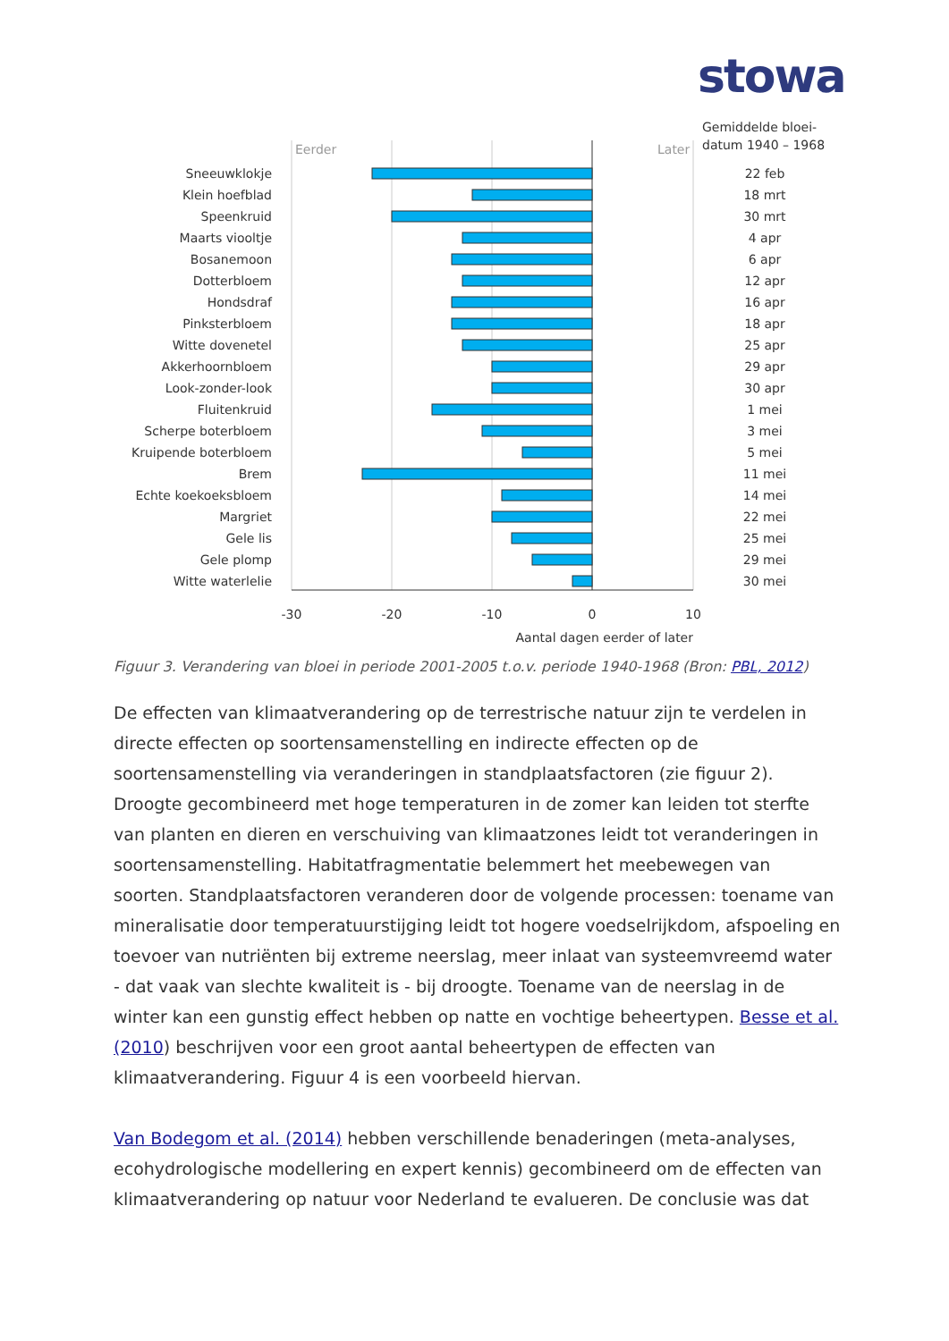stowa
Gemiddelde bloei-
datum 1940 – 1968
Eerder
Later
Sneeuwklokje
Klein hoefblad
Speenkruid
Maarts viooltje
Bosanemoon
Dotterbloem
Hondsdraf
Pinksterbloem
Witte dovenetel
Akkerhoornbloem
Look-zonder-look
Fluitenkruid
Scherpe boterbloem
Kruipende boterbloem
Brem
Echte koekoeksbloem
Margriet
Gele lis
Gele plomp
Witte waterlelie
22 feb
18 mrt
30 mrt
4 apr
6 apr
12 apr
16 apr
18 apr
25 apr
29 apr
30 apr
1 mei
3 mei
5 mei
11 mei
14 mei
22 mei
25 mei
29 mei
30 mei
-30
-20
-10
0
10
Aantal dagen eerder of later
Figuur 3. Verandering van bloei in periode 2001-2005 t.o.v. periode 1940-1968 (Bron: PBL, 2012)
De effecten van klimaatverandering op de terrestrische natuur zijn te verdelen in directe effecten op soortensamenstelling en indirecte effecten op de soortensamenstelling via veranderingen in standplaatsfactoren (zie figuur 2). Droogte gecombineerd met hoge temperaturen in de zomer kan leiden tot sterfte van planten en dieren en verschuiving van klimaatzones leidt tot veranderingen in soortensamenstelling. Habitatfragmentatie belemmert het meebewegen van soorten. Standplaatsfactoren veranderen door de volgende processen: toename van mineralisatie door temperatuurstijging leidt tot hogere voedselrijkdom, afspoeling en toevoer van nutriënten bij extreme neerslag, meer inlaat van systeemvreemd water - dat vaak van slechte kwaliteit is - bij droogte. Toename van de neerslag in de winter kan een gunstig effect hebben op natte en vochtige beheertypen. Besse et al. (2010) beschrijven voor een groot aantal beheertypen de effecten van klimaatverandering. Figuur 4 is een voorbeeld hiervan.
Van Bodegom et al. (2014) hebben verschillende benaderingen (meta-analyses, ecohydrologische modellering en expert kennis) gecombineerd om de effecten van klimaatverandering op natuur voor Nederland te evalueren. De conclusie was dat